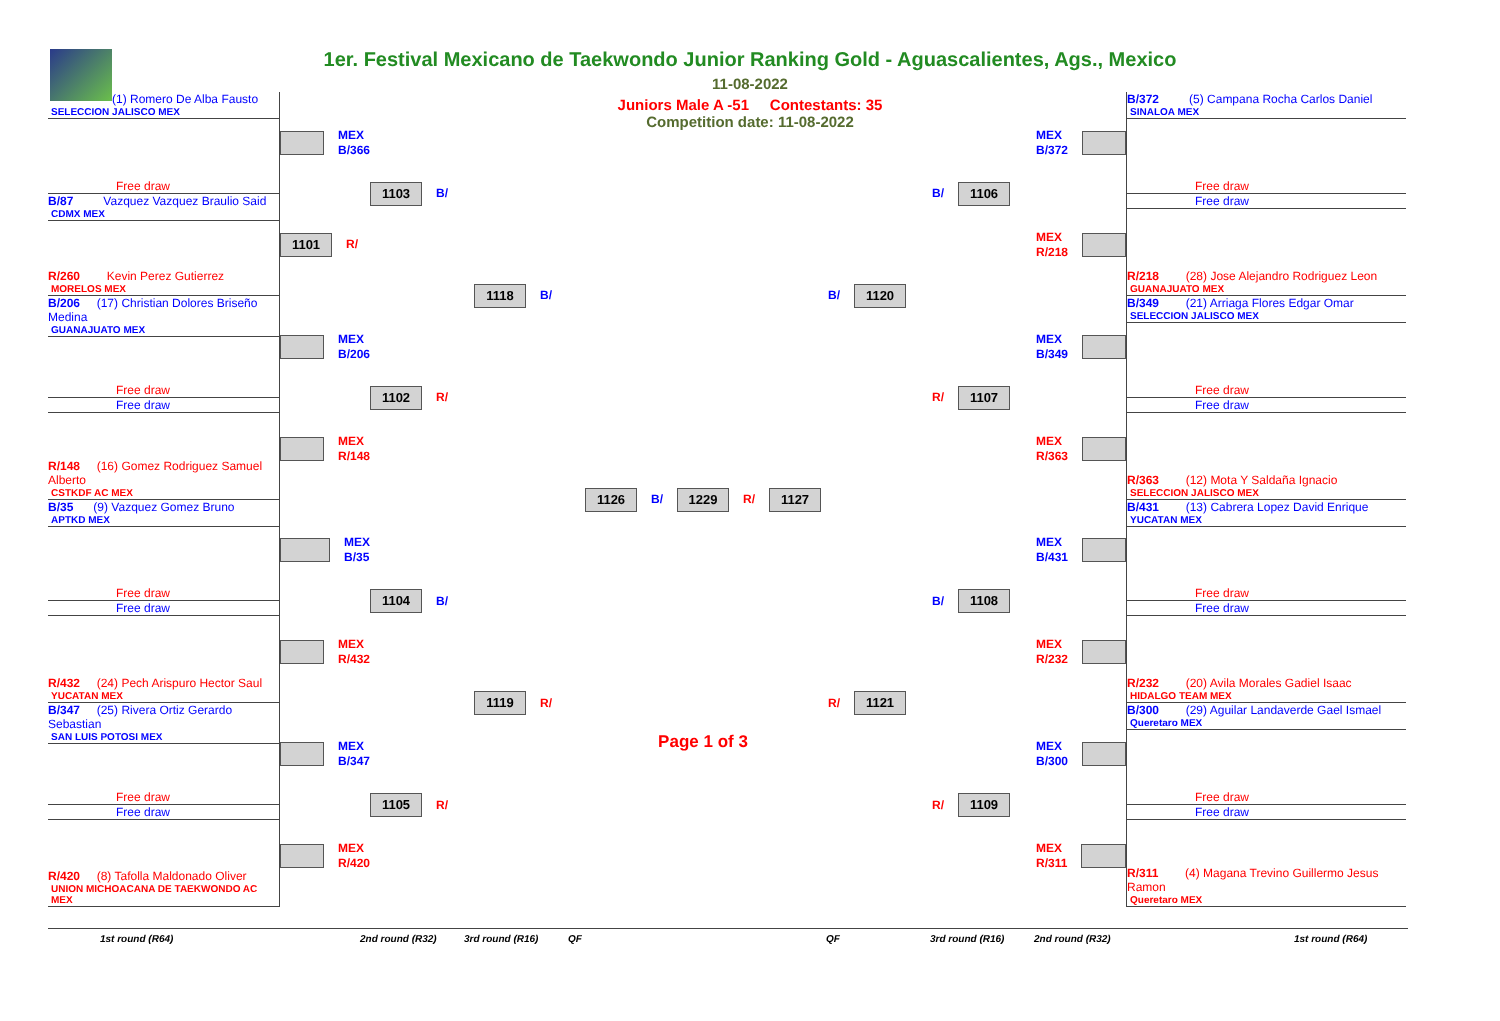1er. Festival Mexicano de Taekwondo Junior Ranking Gold - Aguascalientes, Ags., Mexico
11-08-2022
Juniors Male A -51 Contestants: 35
Competition date: 11-08-2022
(1) Romero De Alba Fausto
SELECCION JALISCO MEX
Free draw
B/87 Vazquez Vazquez Braulio Said
CDMX MEX
R/260 Kevin Perez Gutierrez
MORELOS MEX
B/206 (17) Christian Dolores Briseño Medina
GUANAJUATO MEX
Free draw
Free draw
R/148 (16) Gomez Rodriguez Samuel Alberto
CSTKDF AC MEX
B/35 (9) Vazquez Gomez Bruno
APTKD MEX
Free draw
Free draw
R/432 (24) Pech Arispuro Hector Saul
YUCATAN MEX
B/347 (25) Rivera Ortiz Gerardo Sebastian
SAN LUIS POTOSI MEX
Free draw
Free draw
R/420 (8) Tafolla Maldonado Oliver
UNION MICHOACANA DE TAEKWONDO AC MEX
MEX
B/366
1101
R/
MEX
B/206
MEX
R/148
MEX
B/35
MEX
R/432
MEX
B/347
MEX
R/420
1103
B/
1102
R/
1104
B/
1105
R/
1118
B/
1119
R/
1126
B/
1229
R/
1127
Page 1 of 3
B/
1120
R/
1121
B/
1106
R/
1107
B/
1108
R/
1109
MEX
B/372
MEX
R/218
MEX
B/349
MEX
R/363
MEX
B/431
MEX
R/232
MEX
B/300
MEX
R/311
B/372 (5) Campana Rocha Carlos Daniel
SINALOA MEX
Free draw
Free draw
R/218 (28) Jose Alejandro Rodriguez Leon
GUANAJUATO MEX
B/349 (21) Arriaga Flores Edgar Omar
SELECCION JALISCO MEX
Free draw
Free draw
R/363 (12) Mota Y Saldaña Ignacio
SELECCION JALISCO MEX
B/431 (13) Cabrera Lopez David Enrique
YUCATAN MEX
Free draw
Free draw
R/232 (20) Avila Morales Gadiel Isaac
HIDALGO TEAM MEX
B/300 (29) Aguilar Landaverde Gael Ismael
Queretaro MEX
Free draw
Free draw
R/311 (4) Magana Trevino Guillermo Jesus Ramon
Queretaro MEX
1st round (R64) 2nd round (R32) 3rd round (R16) QF QF 3rd round (R16) 2nd round (R32) 1st round (R64)